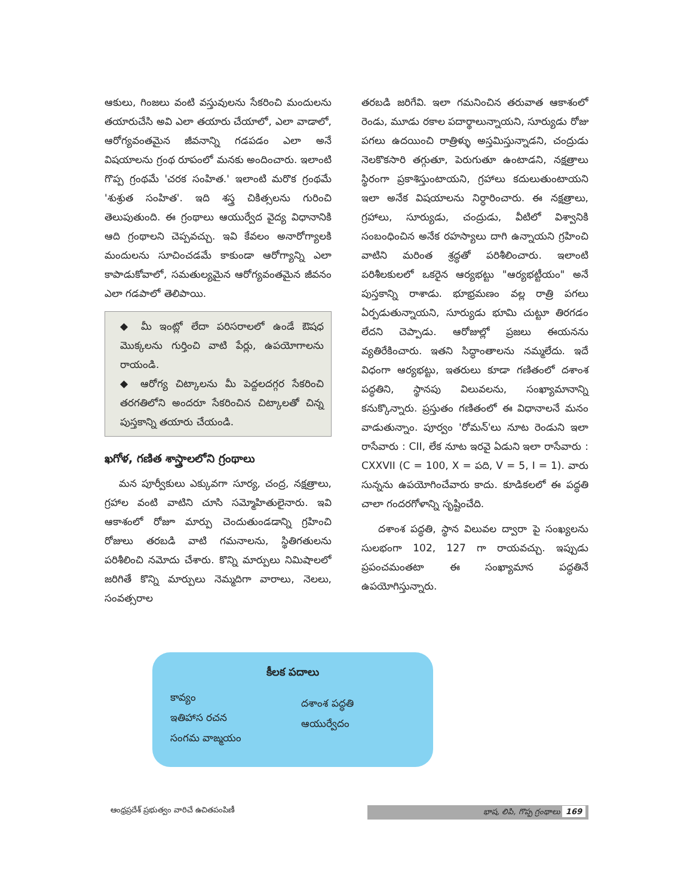ఆకులు, గింజలు వంటి వస్తువులను సేకరించి మందులను తయారుచేసి అవి ఎలా తయారు చేయాలో, ఎలా వాడాలో, ఆరోగ్యవంతమైన జీవనాన్ని గడపడం ఎలా అనే విషయాలను గ్రంథ రూపంలో మనకు అందించారు. ఇలాంటి గొప్ప గ్రంథమే 'చరక సంహిత.' ఇలాంటి మరొక గ్రంథమే 'శుశ్రుత సంహిత'. ఇది శస్త్ర చికిత్సలను గురించి తెలుపుతుంది. ఈ గ్రంథాలు ఆయుర్వేద వైద్య విధానానికి ఆది గ్రంథాలని చెప్పవచ్చు. ఇవి కేవలం అనారోగ్యాలకి మందులను సూచించడమే కాకుండా ఆరోగ్యాన్ని ఎలా కాపాడుకోవాలో, సమతుల్యమైన ఆరోగ్యవంతమైన జీవనం ఎలా గడపాలో తెలిపాయి.
◆ మీ ఇంట్లో లేదా పరిసరాలలో ఉండే ఔషధ మొక్కలను గుర్తించి వాటి పేర్లు, ఉపయోగాలను రాయండి.
◆ ఆరోగ్య చిట్కాలను మీ పెద్దలదగ్గర సేకరించి తరగతిలోని అందరూ సేకరించిన చిట్కాలతో చిన్న పుస్తకాన్ని తయారు చేయండి.
ఖగోళ, గణిత శాస్త్రాలలోని గ్రంథాలు
మన పూర్వీకులు ఎక్కువగా సూర్య, చంద్ర, నక్షత్రాలు, గ్రహాల వంటి వాటిని చూసి సమ్మోహితులైనారు. ఇవి ఆకాశంలో రోజూ మార్పు చెందుతుండడాన్ని గ్రహించి రోజులు తరబడి వాటి గమనాలను, స్థితిగతులను పరిశీలించి నమోదు చేశారు. కొన్ని మార్పులు నిమిషాలలో జరిగితే కొన్ని మార్పులు నెమ్మదిగా వారాలు, నెలలు, సంవత్సరాల
తరబడి జరిగేవి. ఇలా గమనించిన తరువాత ఆకాశంలో రెండు, మూడు రకాల పదార్థాలున్నాయని, సూర్యుడు రోజు పగలు ఉదయించి రాత్రిళ్ళు అస్తమిస్తున్నాడని, చంద్రుడు నెలకొకసారి తగ్గుతూ, పెరుగుతూ ఉంటాడని, నక్షత్రాలు స్థిరంగా ప్రకాశిస్తుంటాయని, గ్రహాలు కదులుతుంటాయని ఇలా అనేక విషయాలను నిర్ధారించారు. ఈ నక్షత్రాలు, గ్రహాలు, సూర్యుడు, చంద్రుడు, వీటిలో విశ్వానికి సంబంధించిన అనేక రహస్యాలు దాగి ఉన్నాయని గ్రహించి వాటిని మరింత శ్రద్ధతో పరిశీలించారు. ఇలాంటి పరిశీలకులలో ఒకరైన ఆర్యభట్టు "ఆర్యభట్టీయం" అనే పుస్తకాన్ని రాశాడు. భూభ్రమణం వల్ల రాత్రి పగలు ఏర్పడుతున్నాయని, సూర్యుడు భూమి చుట్టూ తిరగడం లేదని చెప్పాడు. ఆరోజుల్లో ప్రజలు ఈయనను వ్యతిరేకించారు. ఇతని సిద్ధాంతాలను నమ్మలేదు. ఇదే విధంగా ఆర్యభట్టు, ఇతరులు కూడా గణితంలో దశాంశ పద్ధతిని, స్థానపు విలువలను, సంఖ్యామానాన్ని కనుక్కొన్నారు. ప్రస్తుతం గణితంలో ఈ విధానాలనే మనం వాడుతున్నాం. పూర్వం 'రోమన్'లు నూట రెండుని ఇలా రాసేవారు : CII, లేక నూట ఇరవై ఏడుని ఇలా రాసేవారు : CXXVII (C = 100, X = పది, V = 5, I = 1). వారు సున్నను ఉపయోగించేవారు కాదు. కూడికలలో ఈ పద్ధతి చాలా గందరగోళాన్ని సృష్టించేది.
దశాంశ పద్ధతి, స్థాన విలువల ద్వారా పై సంఖ్యలను సులభంగా 102, 127 గా రాయవచ్చు. ఇప్పుడు ప్రపంచమంతటా ఈ సంఖ్యామాన పద్ధతినే ఉపయోగిస్తున్నారు.
కీలక పదాలు
కావ్యం
ఇతిహాస రచన
సంగమ వాఙ్మయం
దశాంశ పద్ధతి
ఆయుర్వేదం
ఆంధ్రప్రదేశ్ ప్రభుత్వం వారిచే ఉచితపంపిణీ భాష, లిపి, గొప్ప గ్రంథాలు 169